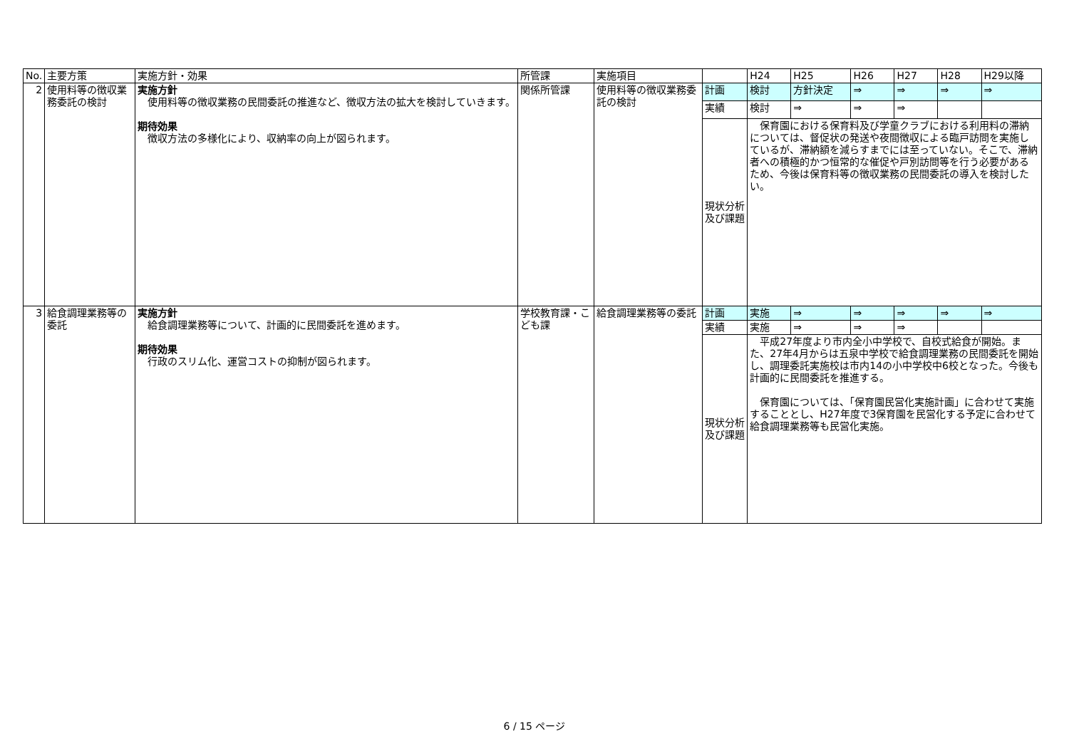| No. | 主要方策 | 実施方針・効果 | 所管課 | 実施項目 | | H24 | H25 | H26 | H27 | H28 | H29以降 |
| --- | --- | --- | --- | --- | --- | --- | --- | --- | --- | --- | --- |
| 2 | 使用料等の徴収業務委託の検討 | 実施方針 使用料等の徴収業務の民間委託の推進など、徴収方法の拡大を検討していきます。 期待効果 徴収方法の多様化により、収納率の向上が図られます。 | 関係所管課 | 使用料等の徴収業務委託の検討 | 計画 | 検討 | 方針決定 | ⇒ | ⇒ | ⇒ | ⇒ |
| | | | | | 実績 | 検討 | ⇒ | ⇒ | ⇒ | | |
| | | | | | 現状分析及び課題 | 保育園における保育料及び学童クラブにおける利用料の滞納については、督促状の発送や夜間徴収による臨戸訪問を実施しているが、滞納額を減らすまでには至っていない。そこで、滞納者への積極的かつ恒常的な催促や戸別訪問等を行う必要があるため、今後は保育料等の徴収業務の民間委託の導入を検討したい。 | | | | | |
| 3 | 給食調理業務等の委託 | 実施方針 給食調理業務等について、計画的に民間委託を進めます。 期待効果 行政のスリム化、運営コストの抑制が図られます。 | 学校教育課・こども課 | 給食調理業務等の委託 | 計画 | 実施 | ⇒ | ⇒ | ⇒ | ⇒ | ⇒ |
| | | | | | 実績 | 実施 | ⇒ | ⇒ | ⇒ | | |
| | | | | | 現状分析及び課題 | 平成27年度より市内全小中学校で、自校式給食が開始。また、27年4月からは五泉中学校で給食調理業務の民間委託を開始し、調理委託実施校は市内14の小中学校中6校となった。今後も計画的に民間委託を推進する。 保育園については、「保育園民営化実施計画」に合わせて実施することとし、H27年度で3保育園を民営化する予定に合わせて給食調理業務等も民営化実施。 | | | | | |
6 / 15 ページ